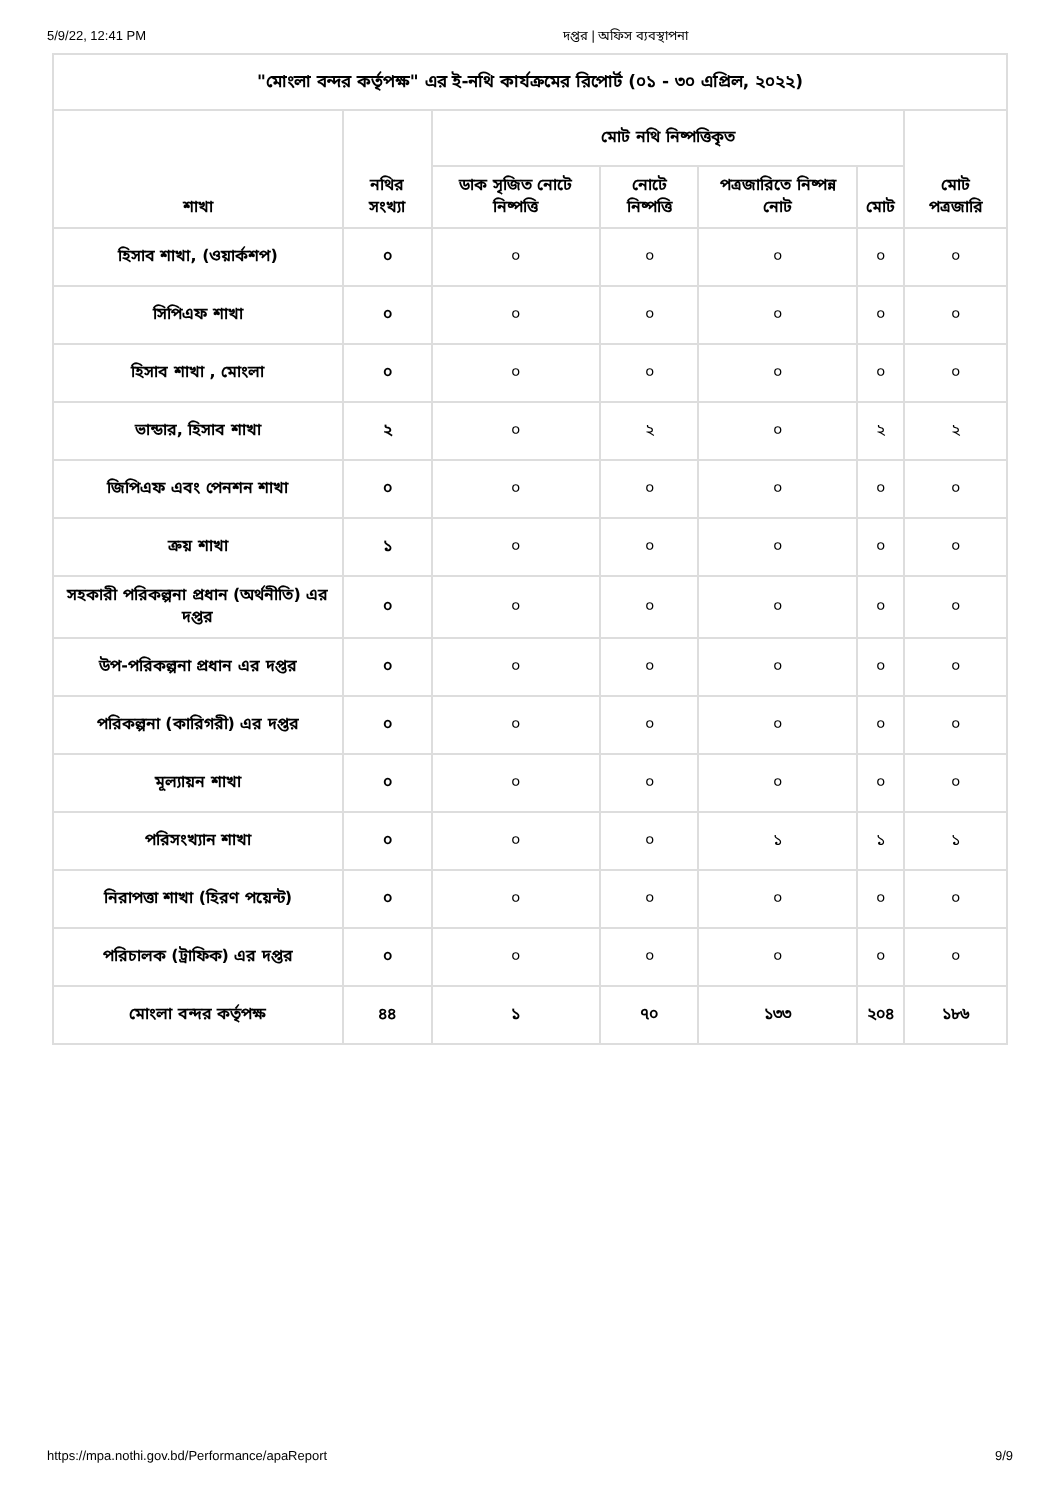5/9/22, 12:41 PM দপ্তর | অফিস ব্যবস্থাপনা
| "মোংলা বন্দর কর্তৃপক্ষ" এর ই-নথি কার্যক্রমের রিপোর্ট (০১ - ৩০ এপ্রিল, ২০২২) | | | | | | |
| --- | --- | --- | --- | --- | --- | --- |
| শাখা | নথির সংখ্যা | মোট নথি নিষ্পত্তিকৃত | | | | মোট পত্রজারি |
| | | ডাক সৃজিত নোটে নিষ্পত্তি | নোটে নিষ্পত্তি | পত্রজারিতে নিষ্পন্ন নোট | মোট | |
| হিসাব শাখা, (ওয়ার্কশপ) | ০ | ০ | ০ | ০ | ০ | ০ |
| সিপিএফ শাখা | ০ | ০ | ০ | ০ | ০ | ০ |
| হিসাব শাখা , মোংলা | ০ | ০ | ০ | ০ | ০ | ০ |
| ভান্ডার, হিসাব শাখা | ২ | ০ | ২ | ০ | ২ | ২ |
| জিপিএফ এবং পেনশন শাখা | ০ | ০ | ০ | ০ | ০ | ০ |
| ক্রয় শাখা | ১ | ০ | ০ | ০ | ০ | ০ |
| সহকারী পরিকল্পনা প্রধান (অর্থনীতি) এর দপ্তর | ০ | ০ | ০ | ০ | ০ | ০ |
| উপ-পরিকল্পনা প্রধান এর দপ্তর | ০ | ০ | ০ | ০ | ০ | ০ |
| পরিকল্পনা (কারিগরী) এর দপ্তর | ০ | ০ | ০ | ০ | ০ | ০ |
| মূল্যায়ন শাখা | ০ | ০ | ০ | ০ | ০ | ০ |
| পরিসংখ্যান শাখা | ০ | ০ | ০ | ১ | ১ | ১ |
| নিরাপত্তা শাখা (হিরণ পয়েন্ট) | ০ | ০ | ০ | ০ | ০ | ০ |
| পরিচালক (ট্রাফিক) এর দপ্তর | ০ | ০ | ০ | ০ | ০ | ০ |
| মোংলা বন্দর কর্তৃপক্ষ | ৪৪ | ১ | ৭০ | ১৩৩ | ২০৪ | ১৮৬ |
https://mpa.nothi.gov.bd/Performance/apaReport 9/9